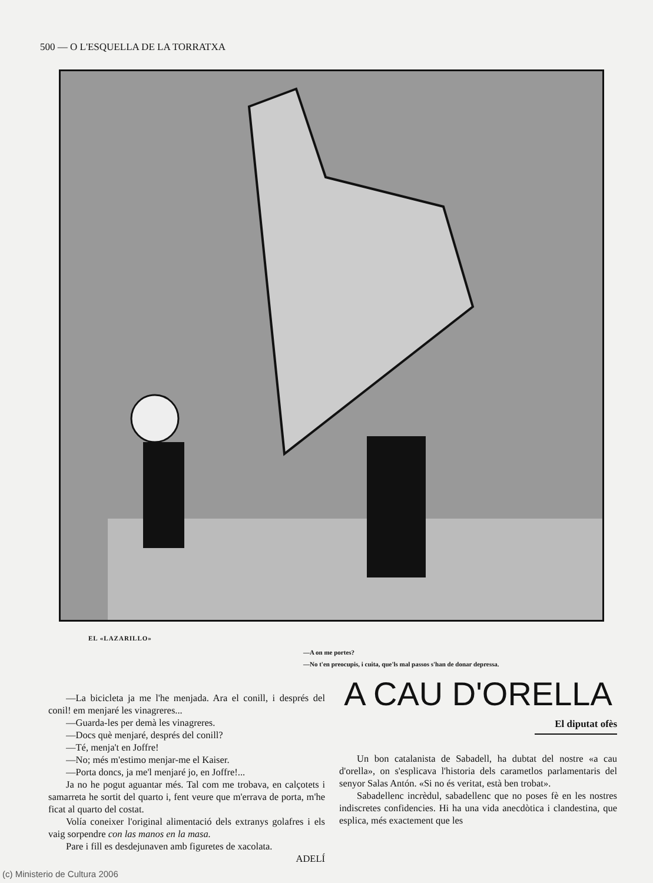500 — O L'ESQUELLA DE LA TORRATXA
EL «LAZARILLO»
—A on me portes?
—No t'en preocupis, i cuita, que'ls mal passos s'han de donar depressa.
—La bicicleta ja me l'he menjada. Ara el conill, i després del conil! em menjaré les vinagreres...
—Guarda-les per demà les vinagreres.
—Docs què menjaré, després del conill?
—Té, menja't en Joffre!
—No; més m'estimo menjar-me el Kaiser.
—Porta doncs, ja me'l menjaré jo, en Joffre!...
Ja no he pogut aguantar més. Tal com me trobava, en calçotets i samarreta he sortit del quarto i, fent veure que m'errava de porta, m'he ficat al quarto del costat.
Volía coneixer l'original alimentació dels extranys golafres i els vaig sorpendre con las manos en la masa.
Pare i fill es desdejunaven amb figuretes de xacolata.
ADELÍ
A CAU D'ORELLA
El diputat ofès
Un bon catalanista de Sabadell, ha dubtat del nostre «a cau d'orella», on s'esplicava l'historia dels carametlos parlamentaris del senyor Salas Antón. «Si no és veritat, està ben trobat».
Sabadellenc incrèdul, sabadellenc que no poses fè en les nostres indiscretes confidencies. Hi ha una vida anecdòtica i clandestina, que esplica, més exactement que les
(c) Ministerio de Cultura 2006